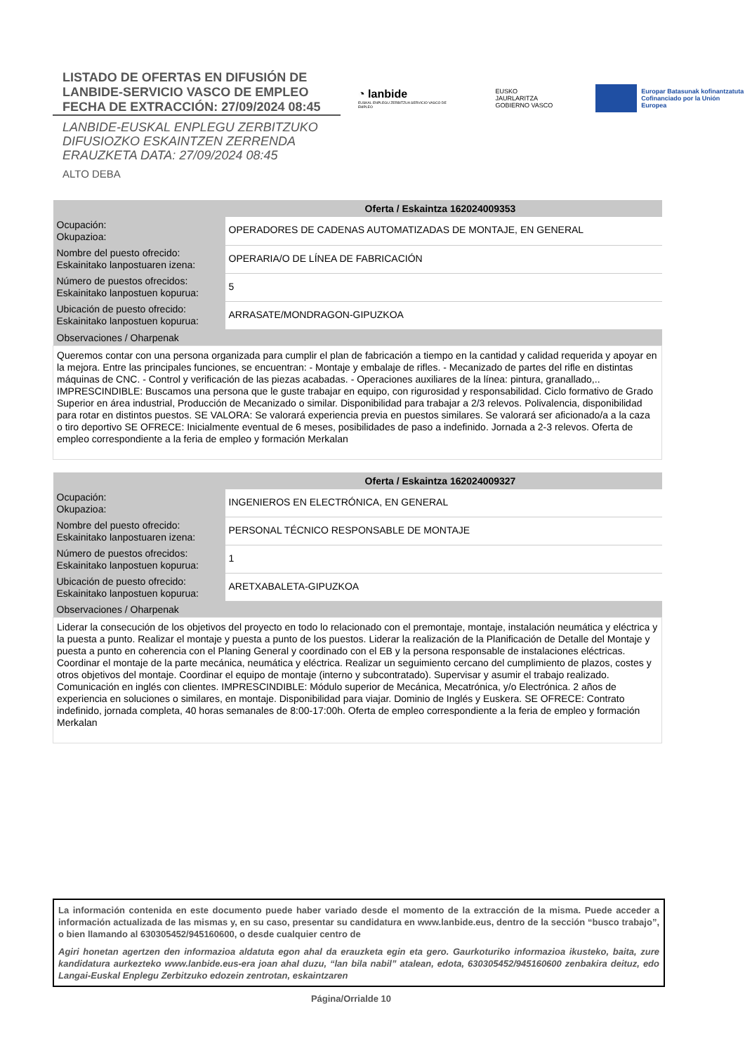LISTADO DE OFERTAS EN DIFUSIÓN DE
LANBIDE-SERVICIO VASCO DE EMPLEO
FECHA DE EXTRACCIÓN: 27/09/2024 08:45
LANBIDE-EUSKAL ENPLEGU ZERBITZUKO
DIFUSIOZKO ESKAINTZEN ZERRENDA
ERAUZKETA DATA: 27/09/2024 08:45
ALTO DEBA
◔ lanbide
EUSKAL ENPLEGU ZERBITZUA SERVICIO VASCO DE EMPLEO
EUSKO JAURLARITZA
GOBIERNO VASCO
Europar Batasunak kofinantzatuta
Cofinanciado por la Unión Europea
| Oferta / Eskaintza 162024009353 | |
| --- | --- |
| Ocupación: Okupazioa: | OPERADORES DE CADENAS AUTOMATIZADAS DE MONTAJE, EN GENERAL |
| Nombre del puesto ofrecido: Eskainitako lanpostuaren izena: | OPERARIA/O DE LÍNEA DE FABRICACIÓN |
| Número de puestos ofrecidos: Eskainitako lanpostuen kopurua: | 5 |
| Ubicación de puesto ofrecido: Eskainitako lanpostuen kopurua: | ARRASATE/MONDRAGON-GIPUZKOA |
| Observaciones / Oharpenak | |
| Queremos contar con una persona organizada para cumplir el plan de fabricación a tiempo en la cantidad y calidad requerida y apoyar en la mejora. Entre las principales funciones, se encuentran: - Montaje y embalaje de rifles. - Mecanizado de partes del rifle en distintas máquinas de CNC. - Control y verificación de las piezas acabadas. - Operaciones auxiliares de la línea: pintura, granallado,.. IMPRESCINDIBLE: Buscamos una persona que le guste trabajar en equipo, con rigurosidad y responsabilidad. Ciclo formativo de Grado Superior en área industrial, Producción de Mecanizado o similar. Disponibilidad para trabajar a 2/3 relevos. Polivalencia, disponibilidad para rotar en distintos puestos. SE VALORA: Se valorará experiencia previa en puestos similares. Se valorará ser aficionado/a a la caza o tiro deportivo SE OFRECE: Inicialmente eventual de 6 meses, posibilidades de paso a indefinido. Jornada a 2-3 relevos. Oferta de empleo correspondiente a la feria de empleo y formación Merkalan | |
| Oferta / Eskaintza 162024009327 | |
| --- | --- |
| Ocupación: Okupazioa: | INGENIEROS EN ELECTRÓNICA, EN GENERAL |
| Nombre del puesto ofrecido: Eskainitako lanpostuaren izena: | PERSONAL TÉCNICO RESPONSABLE DE MONTAJE |
| Número de puestos ofrecidos: Eskainitako lanpostuen kopurua: | 1 |
| Ubicación de puesto ofrecido: Eskainitako lanpostuen kopurua: | ARETXABALETA-GIPUZKOA |
| Observaciones / Oharpenak | |
| Liderar la consecución de los objetivos del proyecto en todo lo relacionado con el premontaje, montaje, instalación neumática y eléctrica y la puesta a punto. Realizar el montaje y puesta a punto de los puestos. Liderar la realización de la Planificación de Detalle del Montaje y puesta a punto en coherencia con el Planing General y coordinado con el EB y la persona responsable de instalaciones eléctricas. Coordinar el montaje de la parte mecánica, neumática y eléctrica. Realizar un seguimiento cercano del cumplimiento de plazos, costes y otros objetivos del montaje. Coordinar el equipo de montaje (interno y subcontratado). Supervisar y asumir el trabajo realizado. Comunicación en inglés con clientes. IMPRESCINDIBLE: Módulo superior de Mecánica, Mecatrónica, y/o Electrónica. 2 años de experiencia en soluciones o similares, en montaje. Disponibilidad para viajar. Dominio de Inglés y Euskera. SE OFRECE: Contrato indefinido, jornada completa, 40 horas semanales de 8:00-17:00h. Oferta de empleo correspondiente a la feria de empleo y formación Merkalan | |
La información contenida en este documento puede haber variado desde el momento de la extracción de la misma. Puede acceder a información actualizada de las mismas y, en su caso, presentar su candidatura en www.lanbide.eus, dentro de la sección “busco trabajo”, o bien llamando al 630305452/945160600, o desde cualquier centro de
Agiri honetan agertzen den informazioa aldatuta egon ahal da erauzketa egin eta gero. Gaurkoturiko informazioa ikusteko, baita, zure kandidatura aurkezteko www.lanbide.eus-era joan ahal duzu, “lan bila nabil” atalean, edota, 630305452/945160600 zenbakira deituz, edo Langai-Euskal Enplegu Zerbitzuko edozein zentrotan, eskaintzaren
Página/Orrialde 10